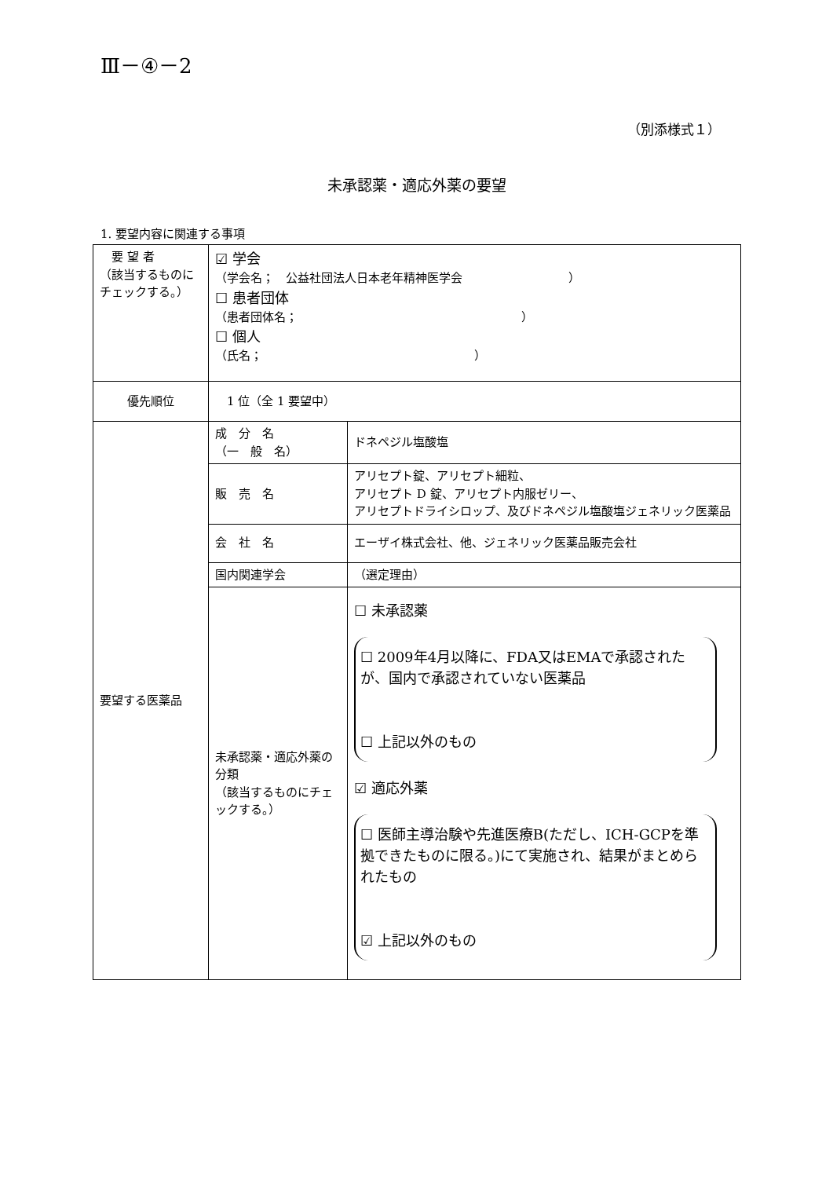Ⅲ－④－2
（別添様式１）
未承認薬・適応外薬の要望
1. 要望内容に関連する事項
| 要 望 者 （該当するものにチェックする。） | ☑ 学会 （学会名； 公益社団法人日本老年精神医学会 ） ☐ 患者団体 （患者団体名； ） ☐ 個人 （氏名； ） | |
| 優先順位 | 1 位（全 1 要望中） | |
| 要望する医薬品 | 成 分 名 （一 般 名） | ドネペジル塩酸塩 |
| | 販 売 名 | アリセプト錠、アリセプト細粒、 アリセプト D 錠、アリセプト内服ゼリー、 アリセプトドライシロップ、及びドネペジル塩酸塩ジェネリック医薬品 |
| | 会 社 名 | エーザイ株式会社、他、ジェネリック医薬品販売会社 |
| | 国内関連学会 | （選定理由） |
| | 未承認薬・適応外薬の分類 （該当するものにチェックする。） | ☐ 未承認薬 ☐ 2009年4月以降に、FDA又はEMAで承認されたが、国内で承認されていない医薬品 ☐ 上記以外のもの ☑ 適応外薬 ☐ 医師主導治験や先進医療B(ただし、ICH-GCPを準拠できたものに限る。)にて実施され、結果がまとめられたもの ☑ 上記以外のもの |